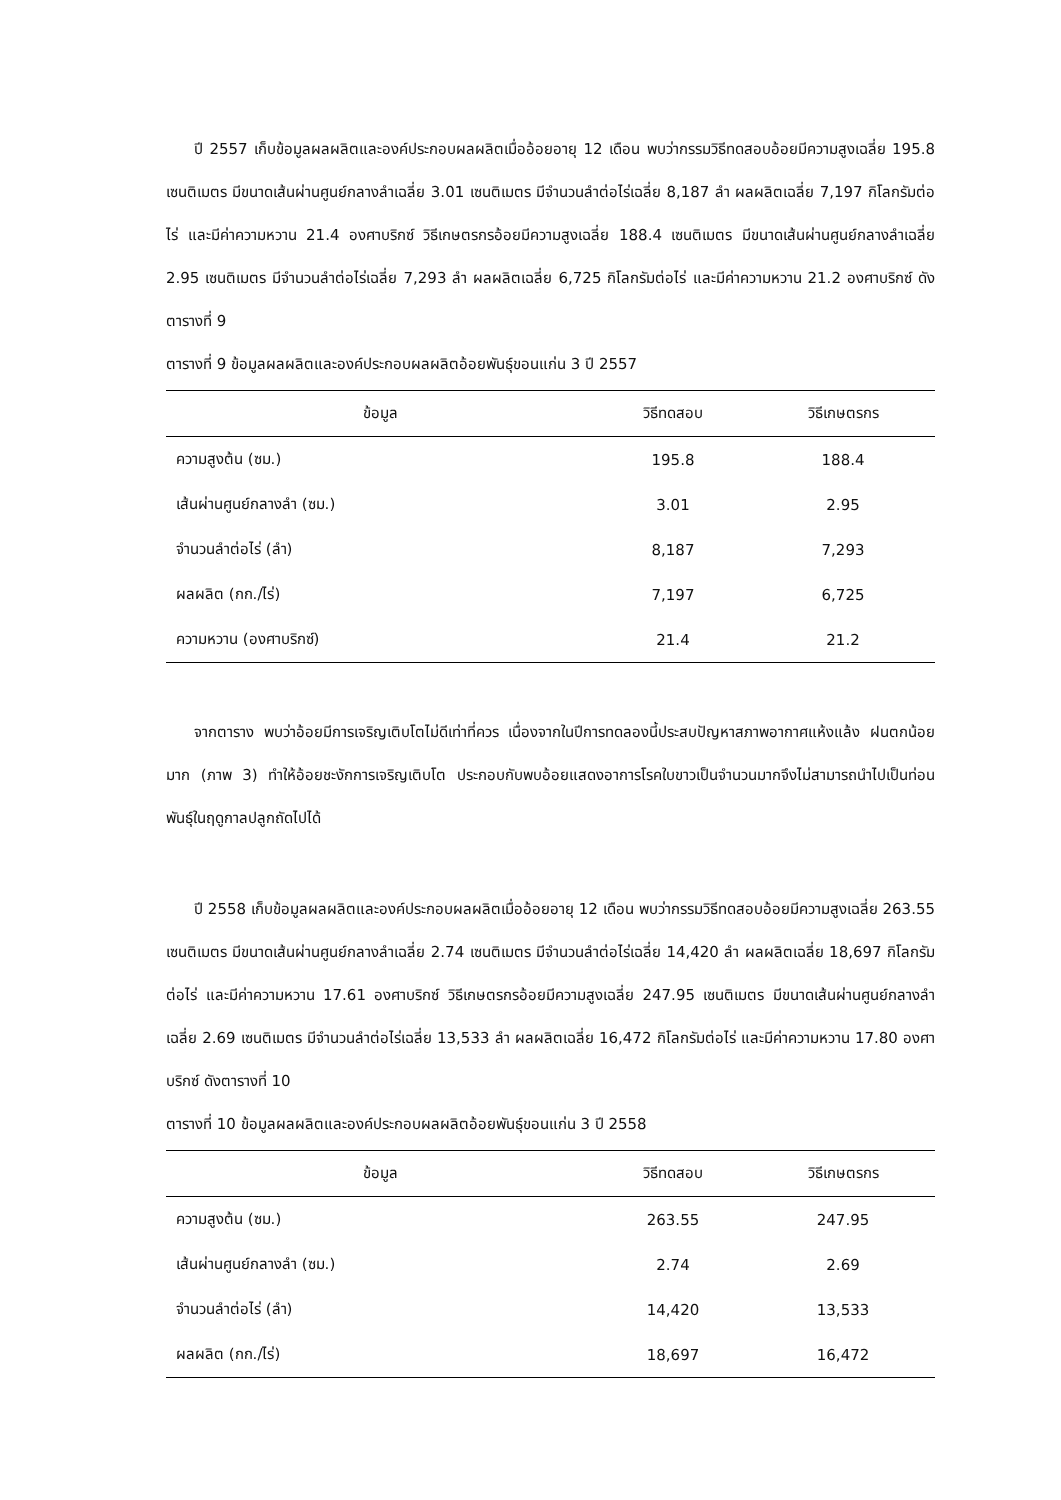ปี 2557 เก็บข้อมูลผลผลิตและองค์ประกอบผลผลิตเมื่ออ้อยอายุ 12 เดือน พบว่ากรรมวิธีทดสอบอ้อยมีความสูงเฉลี่ย 195.8 เซนติเมตร มีขนาดเส้นผ่านศูนย์กลางลำเฉลี่ย 3.01 เซนติเมตร มีจำนวนลำต่อไร่เฉลี่ย 8,187 ลำ ผลผลิตเฉลี่ย 7,197 กิโลกรัมต่อไร่ และมีค่าความหวาน 21.4 องศาบริกซ์ วิธีเกษตรกรอ้อยมีความสูงเฉลี่ย 188.4 เซนติเมตร มีขนาดเส้นผ่านศูนย์กลางลำเฉลี่ย 2.95 เซนติเมตร มีจำนวนลำต่อไร่เฉลี่ย 7,293 ลำ ผลผลิตเฉลี่ย 6,725 กิโลกรัมต่อไร่ และมีค่าความหวาน 21.2 องศาบริกซ์ ดังตารางที่ 9
ตารางที่ 9 ข้อมูลผลผลิตและองค์ประกอบผลผลิตอ้อยพันธุ์ขอนแก่น 3 ปี 2557
| ข้อมูล | วิธีทดสอบ | วิธีเกษตรกร |
| --- | --- | --- |
| ความสูงต้น (ซม.) | 195.8 | 188.4 |
| เส้นผ่านศูนย์กลางลำ (ซม.) | 3.01 | 2.95 |
| จำนวนลำต่อไร่ (ลำ) | 8,187 | 7,293 |
| ผลผลิต (กก./ไร่) | 7,197 | 6,725 |
| ความหวาน (องศาบริกซ์) | 21.4 | 21.2 |
จากตาราง พบว่าอ้อยมีการเจริญเติบโตไม่ดีเท่าที่ควร เนื่องจากในปีการทดลองนี้ประสบปัญหาสภาพอากาศแห้งแล้ง ฝนตกน้อยมาก (ภาพ 3) ทำให้อ้อยชะงักการเจริญเติบโต ประกอบกับพบอ้อยแสดงอาการโรคใบขาวเป็นจำนวนมากจึงไม่สามารถนำไปเป็นท่อนพันธุ์ในฤดูกาลปลูกถัดไปได้
ปี 2558 เก็บข้อมูลผลผลิตและองค์ประกอบผลผลิตเมื่ออ้อยอายุ 12 เดือน พบว่ากรรมวิธีทดสอบอ้อยมีความสูงเฉลี่ย 263.55 เซนติเมตร มีขนาดเส้นผ่านศูนย์กลางลำเฉลี่ย 2.74 เซนติเมตร มีจำนวนลำต่อไร่เฉลี่ย 14,420 ลำ ผลผลิตเฉลี่ย 18,697 กิโลกรัมต่อไร่ และมีค่าความหวาน 17.61 องศาบริกซ์ วิธีเกษตรกรอ้อยมีความสูงเฉลี่ย 247.95 เซนติเมตร มีขนาดเส้นผ่านศูนย์กลางลำเฉลี่ย 2.69 เซนติเมตร มีจำนวนลำต่อไร่เฉลี่ย 13,533 ลำ ผลผลิตเฉลี่ย 16,472 กิโลกรัมต่อไร่ และมีค่าความหวาน 17.80 องศาบริกซ์ ดังตารางที่ 10
ตารางที่ 10 ข้อมูลผลผลิตและองค์ประกอบผลผลิตอ้อยพันธุ์ขอนแก่น 3 ปี 2558
| ข้อมูล | วิธีทดสอบ | วิธีเกษตรกร |
| --- | --- | --- |
| ความสูงต้น (ซม.) | 263.55 | 247.95 |
| เส้นผ่านศูนย์กลางลำ (ซม.) | 2.74 | 2.69 |
| จำนวนลำต่อไร่ (ลำ) | 14,420 | 13,533 |
| ผลผลิต (กก./ไร่) | 18,697 | 16,472 |